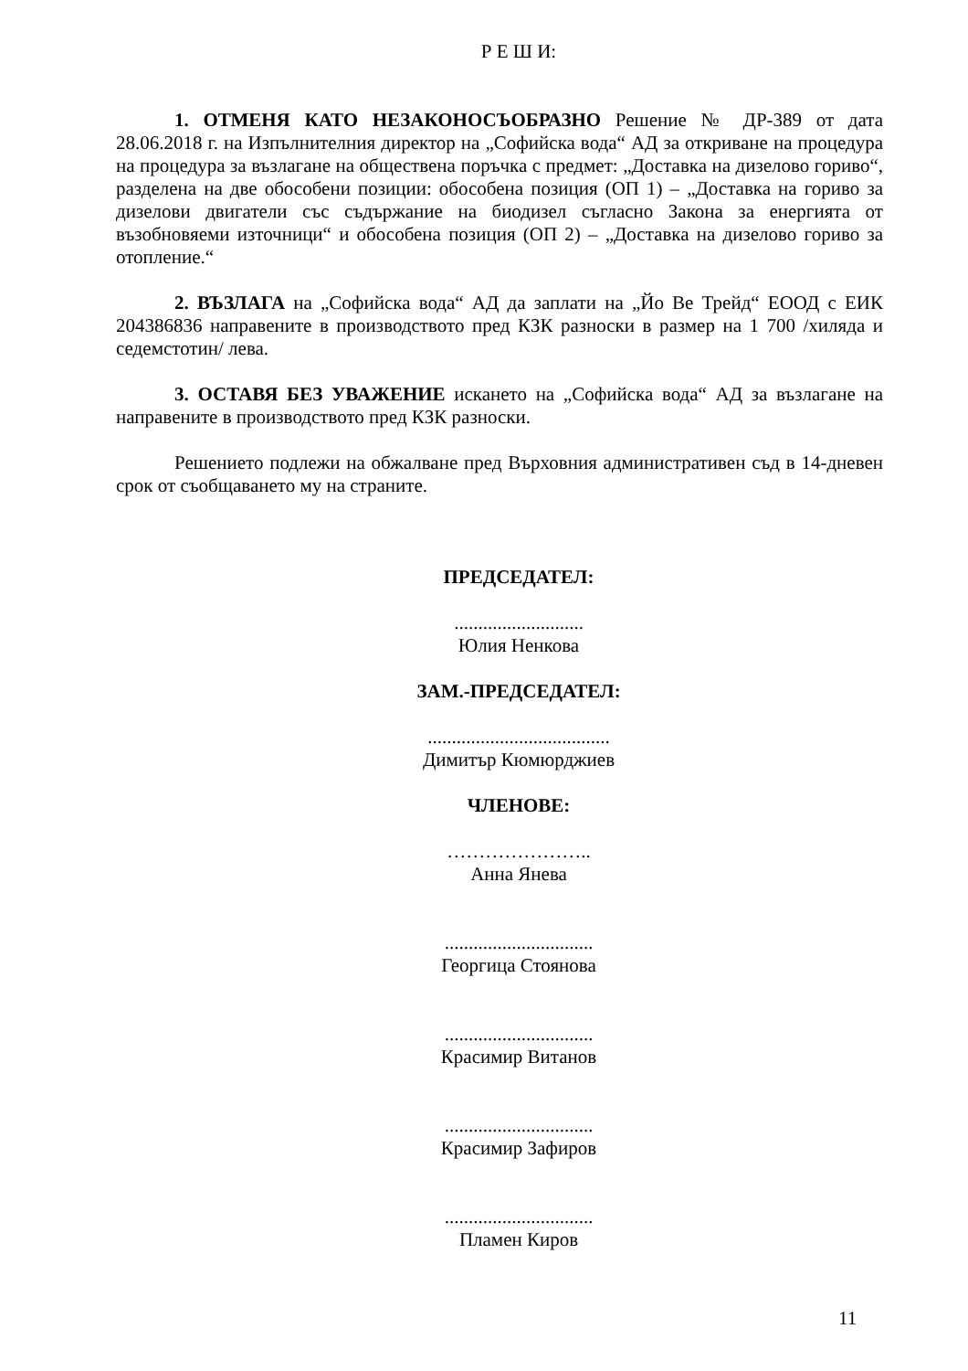Р Е Ш И:
1. ОТМЕНЯ КАТО НЕЗАКОНОСЪОБРАЗНО Решение № ДР-389 от дата 28.06.2018 г. на Изпълнителния директор на „Софийска вода“ АД за откриване на процедура на процедура за възлагане на обществена поръчка с предмет: „Доставка на дизелово гориво“, разделена на две обособени позиции: обособена позиция (ОП 1) – „Доставка на гориво за дизелови двигатели със съдържание на биодизел съгласно Закона за енергията от възобновяеми източници“ и обособена позиция (ОП 2) – „Доставка на дизелово гориво за отопление.“
2. ВЪЗЛАГА на „Софийска вода“ АД да заплати на „Йо Ве Трейд“ ЕООД с ЕИК 204386836 направените в производството пред КЗК разноски в размер на 1 700 /хиляда и седемстотин/ лева.
3. ОСТАВЯ БЕЗ УВАЖЕНИЕ искането на „Софийска вода“ АД за възлагане на направените в производството пред КЗК разноски.
Решението подлежи на обжалване пред Върховния административен съд в 14-дневен срок от съобщаването му на страните.
ПРЕДСЕДАТЕЛ:
...........................
Юлия Ненкова
ЗАМ.-ПРЕДСЕДАТЕЛ:
......................................
Димитър Кюмюрджиев
ЧЛЕНОВЕ:
…………………..
Анна Янева
...............................
Георгица Стоянова
...............................
Красимир Витанов
...............................
Красимир Зафиров
...............................
Пламен Киров
11